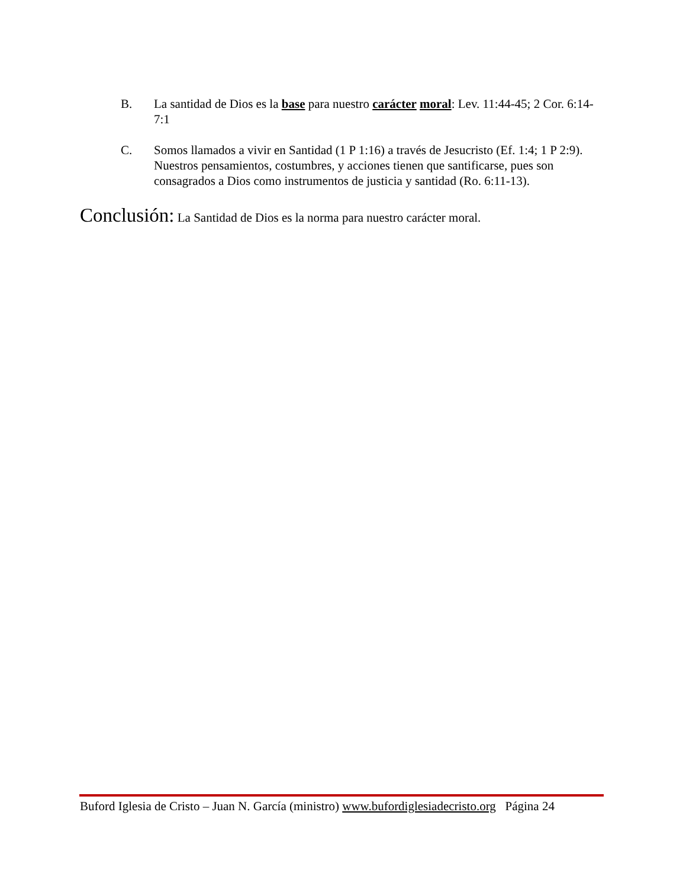B. La santidad de Dios es la base para nuestro carácter moral: Lev. 11:44-45; 2 Cor. 6:14-7:1
C. Somos llamados a vivir en Santidad (1 P 1:16) a través de Jesucristo (Ef. 1:4; 1 P 2:9). Nuestros pensamientos, costumbres, y acciones tienen que santificarse, pues son consagrados a Dios como instrumentos de justicia y santidad (Ro. 6:11-13).
Conclusión: La Santidad de Dios es la norma para nuestro carácter moral.
Buford Iglesia de Cristo – Juan N. García (ministro) www.bufordiglesiadecristo.org Página 24